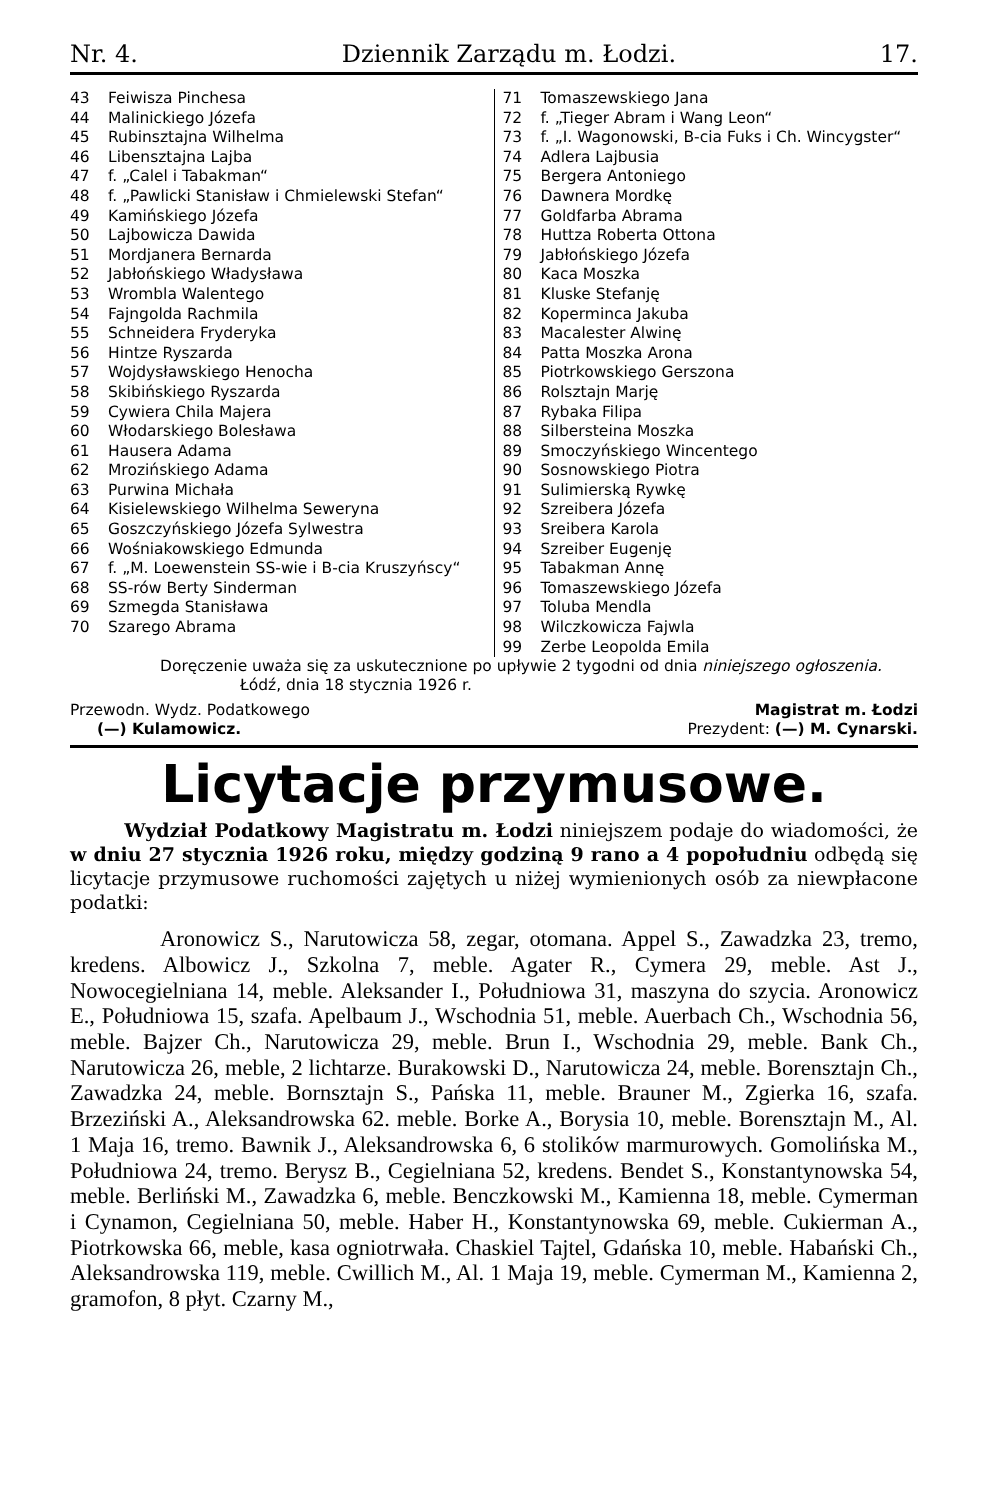Nr. 4. Dziennik Zarządu m. Łodzi. 17.
43 Feiwisza Pinchesa
44 Malinickiego Józefa
45 Rubinsztajna Wilhelma
46 Libensztajna Lajba
47 f. „Calel i Tabakman“
48 f. „Pawlicki Stanisław i Chmielewski Stefan“
49 Kamińskiego Józefa
50 Lajbowicza Dawida
51 Mordjanera Bernarda
52 Jabłońskiego Władysława
53 Wrombla Walentego
54 Fajngolda Rachmila
55 Schneidera Fryderyka
56 Hintze Ryszarda
57 Wojdysławskiego Henocha
58 Skibińskiego Ryszarda
59 Cywiera Chila Majera
60 Włodarskiego Bolesława
61 Hausera Adama
62 Mrozińskiego Adama
63 Purwina Michała
64 Kisielewskiego Wilhelma Seweryna
65 Goszczyńskiego Józefa Sylwestra
66 Wośniakowskiego Edmunda
67 f. „M. Loewenstein SS-wie i B-cia Kruszyńscy“
68 SS-rów Berty Sinderman
69 Szmegda Stanisława
70 Szarego Abrama
71 Tomaszewskiego Jana
72 f. „Tieger Abram i Wang Leon“
73 f. „I. Wagonowski, B-cia Fuks i Ch. Wincygster“
74 Adlera Lajbusia
75 Bergera Antoniego
76 Dawnera Mordkę
77 Goldfarba Abrama
78 Huttza Roberta Ottona
79 Jabłońskiego Józefa
80 Kaca Moszka
81 Kluske Stefanję
82 Koperminca Jakuba
83 Macalester Alwinę
84 Patta Moszka Arona
85 Piotrkowskiego Gerszona
86 Rolsztajn Marję
87 Rybaka Filipa
88 Silbersteina Moszka
89 Smoczyńskiego Wincentego
90 Sosnowskiego Piotra
91 Sulimierską Rywkę
92 Szreibera Józefa
93 Sreibera Karola
94 Szreiber Eugenję
95 Tabakman Annę
96 Tomaszewskiego Józefa
97 Toluba Mendla
98 Wilczkowicza Fajwla
99 Zerbe Leopolda Emila
Doręczenie uważa się za uskutecznione po upływie 2 tygodni od dnia niniejszego ogłoszenia.
Łódź, dnia 18 stycznia 1926 r.
Przewodn. Wydz. Podatkowego
(—) Kulamowicz.
Magistrat m. Łodzi
Prezydent: (—) M. Cynarski.
Licytacje przymusowe.
Wydział Podatkowy Magistratu m. Łodzi niniejszem podaje do wiadomości, że w dniu 27 stycznia 1926 roku, między godziną 9 rano a 4 popołudniu odbędą się licytacje przymusowe ruchomości zajętych u niżej wymienionych osób za niewpłacone podatki:
Aronowicz S., Narutowicza 58, zegar, otomana. Appel S., Zawadzka 23, tremo, kredens. Albowicz J., Szkolna 7, meble. Agater R., Cymera 29, meble. Ast J., Nowocegielniana 14, meble. Aleksander I., Południowa 31, maszyna do szycia. Aronowicz E., Południowa 15, szafa. Apelbaum J., Wschodnia 51, meble. Auerbach Ch., Wschodnia 56, meble. Bajzer Ch., Narutowicza 29, meble. Brun I., Wschodnia 29, meble. Bank Ch., Narutowicza 26, meble, 2 lichtarze. Burakowski D., Narutowicza 24, meble. Borensztajn Ch., Zawadzka 24, meble. Bornsztajn S., Pańska 11, meble. Brauner M., Zgierka 16, szafa. Brzeziński A., Aleksandrowska 62. meble. Borke A., Borysia 10, meble. Borensztajn M., Al. 1 Maja 16, tremo. Bawnik J., Aleksandrowska 6, 6 stolików marmurowych. Gomolińska M., Południowa 24, tremo. Berysz B., Cegielniana 52, kredens. Bendet S., Konstantynowska 54, meble. Berliński M., Zawadzka 6, meble. Benczkowski M., Kamienna 18, meble. Cymerman i Cynamon, Cegielniana 50, meble. Haber H., Konstantynowska 69, meble. Cukierman A., Piotrkowska 66, meble, kasa ogniotrwała. Chaskiel Tajtel, Gdańska 10, meble. Habański Ch., Aleksandrowska 119, meble. Cwillich M., Al. 1 Maja 19, meble. Cymerman M., Kamienna 2, gramofon, 8 płyt. Czarny M.,